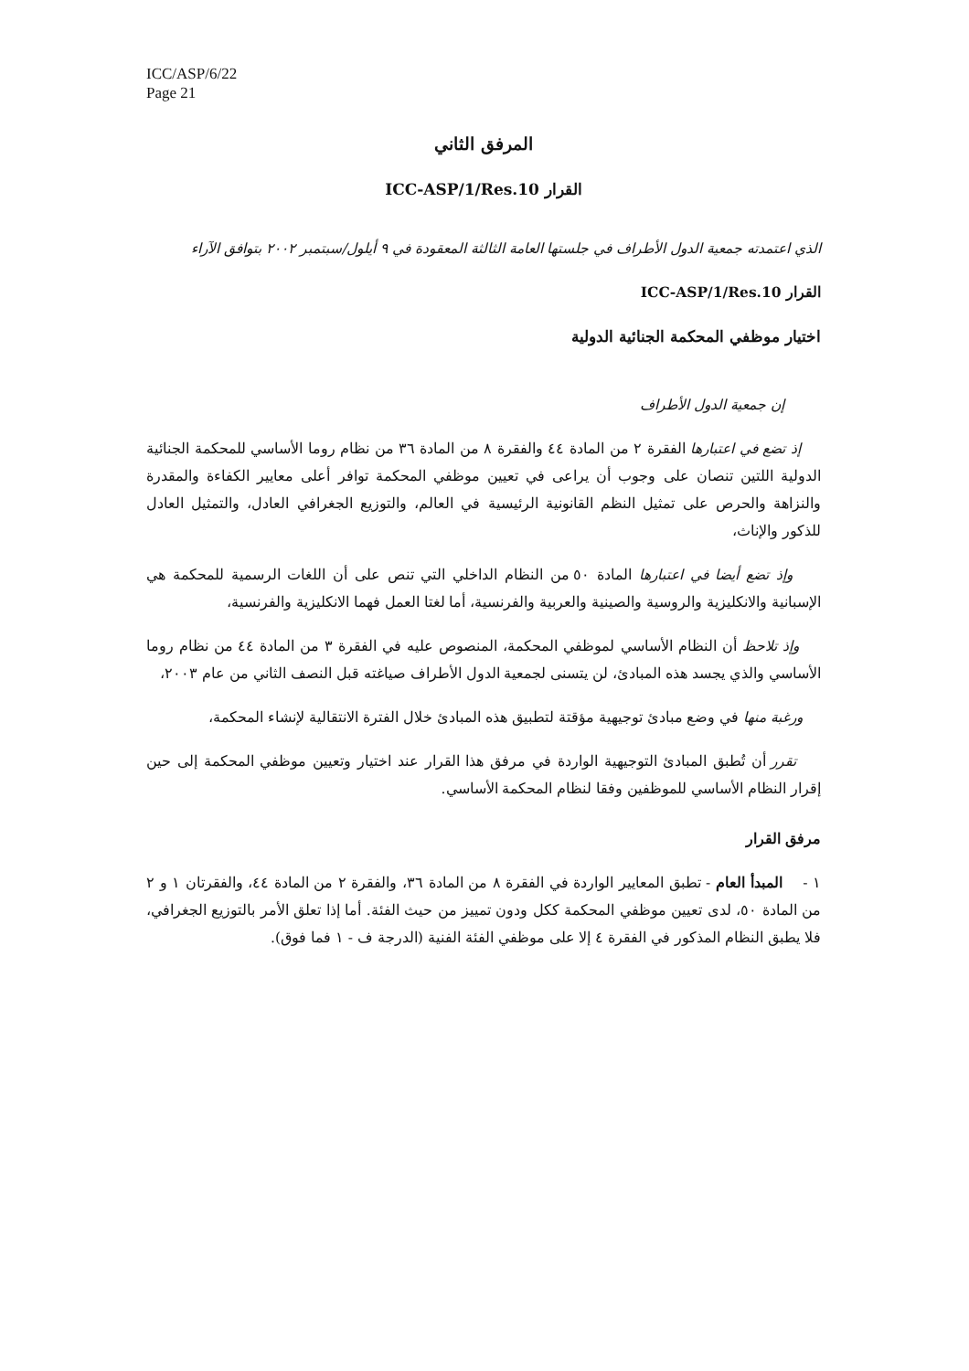ICC/ASP/6/22
Page 21
المرفق الثاني
القرار ICC-ASP/1/Res.10
الذي اعتمدته جمعية الدول الأطراف في جلستها العامة الثالثة المعقودة في ٩ أيلول/سبتمبر ٢٠٠٢ بتوافق الآراء
القرار ICC-ASP/1/Res.10
اختيار موظفي المحكمة الجنائية الدولية
إن جمعية الدول الأطراف
إذ تضع في اعتبارها الفقرة ٢ من المادة ٤٤ والفقرة ٨ من المادة ٣٦ من نظام روما الأساسي للمحكمة الجنائية الدولية اللتين تنصان على وجوب أن يراعى في تعيين موظفي المحكمة توافر أعلى معايير الكفاءة والمقدرة والنزاهة والحرص على تمثيل النظم القانونية الرئيسية في العالم، والتوزيع الجغرافي العادل، والتمثيل العادل للذكور والإناث،
وإذ تضع أيضا في اعتبارها المادة ٥٠ من النظام الداخلي التي تنص على أن اللغات الرسمية للمحكمة هي الإسبانية والانكليزية والروسية والصينية والعربية والفرنسية، أما لغتا العمل فهما الانكليزية والفرنسية،
وإذ تلاحظ أن النظام الأساسي لموظفي المحكمة، المنصوص عليه في الفقرة ٣ من المادة ٤٤ من نظام روما الأساسي والذي يجسد هذه المبادئ، لن يتسنى لجمعية الدول الأطراف صياغته قبل النصف الثاني من عام ٢٠٠٣،
ورغبة منها في وضع مبادئ توجيهية مؤقتة لتطبيق هذه المبادئ خلال الفترة الانتقالية لإنشاء المحكمة،
تقرر أن تُطبق المبادئ التوجيهية الواردة في مرفق هذا القرار عند اختيار وتعيين موظفي المحكمة إلى حين إقرار النظام الأساسي للموظفين وفقا لنظام المحكمة الأساسي.
مرفق القرار
١ - المبدأ العام - تطبق المعايير الواردة في الفقرة ٨ من المادة ٣٦، والفقرة ٢ من المادة ٤٤، والفقرتان ١ و ٢ من المادة ٥٠، لدى تعيين موظفي المحكمة ككل ودون تمييز من حيث الفئة. أما إذا تعلق الأمر بالتوزيع الجغرافي، فلا يطبق النظام المذكور في الفقرة ٤ إلا على موظفي الفئة الفنية (الدرجة ف - ١ فما فوق).